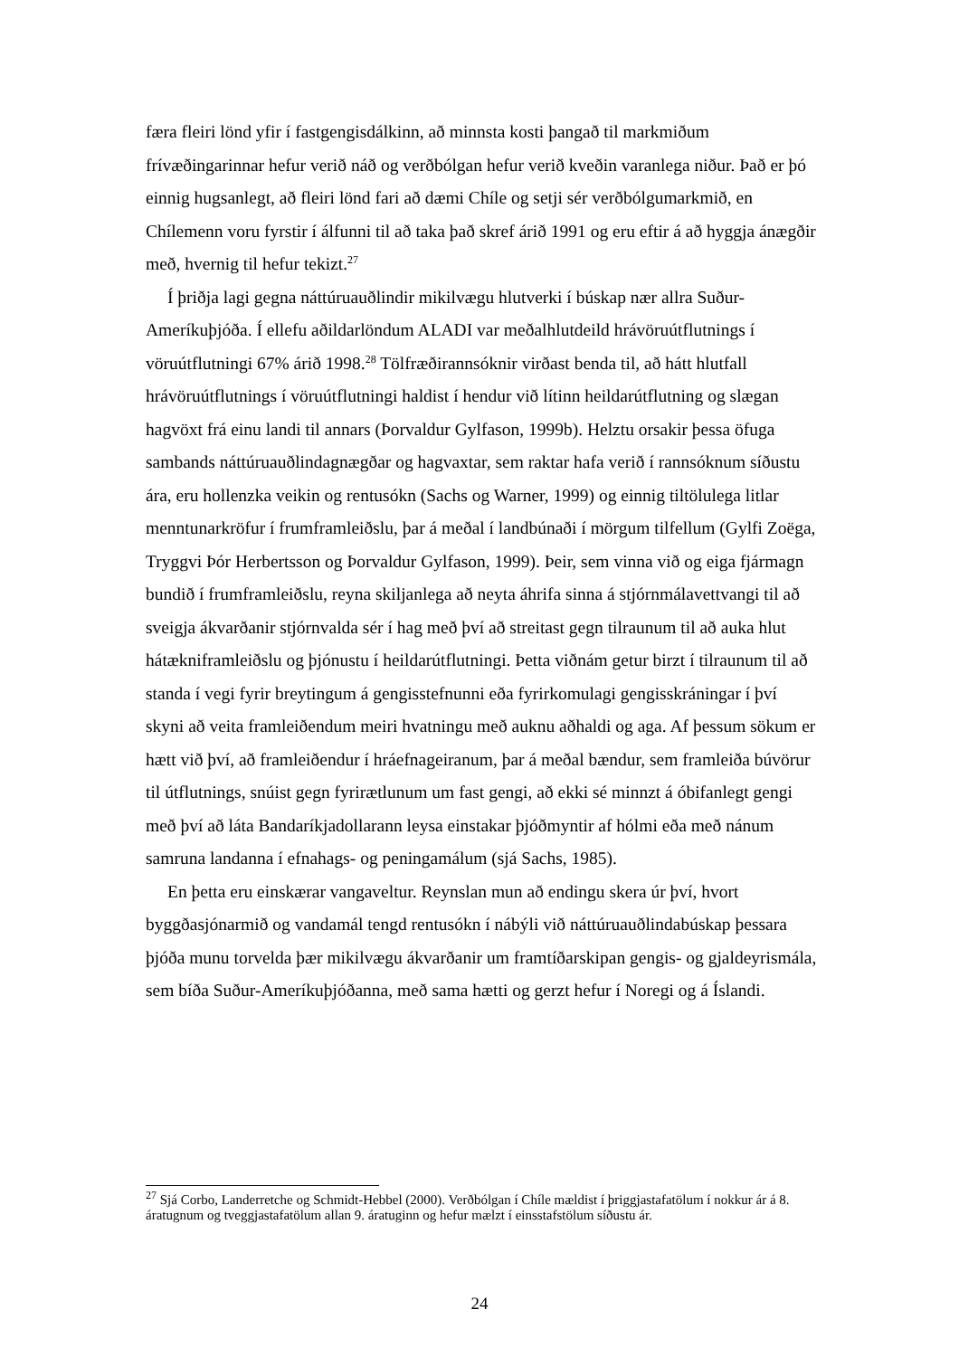færa fleiri lönd yfir í fastgengisdálkinn, að minnsta kosti þangað til markmiðum frívæðingarinnar hefur verið náð og verðbólgan hefur verið kveðin varanlega niður. Það er þó einnig hugsanlegt, að fleiri lönd fari að dæmi Chíle og setji sér verðbólgumarkmið, en Chílemenn voru fyrstir í álfunni til að taka það skref árið 1991 og eru eftir á að hyggja ánægðir með, hvernig til hefur tekizt.<sup>27</sup>
Í þriðja lagi gegna náttúruauðlindir mikilvægu hlutverki í búskap nær allra Suður-Ameríkuþjóða. Í ellefu aðildarlöndum ALADI var meðalhlutdeild hrávöruútflutnings í vöruútflutningi 67% árið 1998.<sup>28</sup> Tölfræðirannsóknir virðast benda til, að hátt hlutfall hrávöruútflutnings í vöruútflutningi haldist í hendur við lítinn heildarútflutning og slægan hagvöxt frá einu landi til annars (Þorvaldur Gylfason, 1999b). Helztu orsakir þessa öfuga sambands náttúruauðlindagnægðar og hagvaxtar, sem raktar hafa verið í rannsóknum síðustu ára, eru hollenzka veikin og rentusókn (Sachs og Warner, 1999) og einnig tiltölulega litlar menntunarkröfur í frumframleiðslu, þar á meðal í landbúnaði í mörgum tilfellum (Gylfi Zoëga, Tryggvi Þór Herbertsson og Þorvaldur Gylfason, 1999). Þeir, sem vinna við og eiga fjármagn bundið í frumframleiðslu, reyna skiljanlega að neyta áhrifa sinna á stjórnmálavettvangi til að sveigja ákvarðanir stjórnvalda sér í hag með því að streitast gegn tilraunum til að auka hlut hátækniframleiðslu og þjónustu í heildarútflutningi. Þetta viðnám getur birzt í tilraunum til að standa í vegi fyrir breytingum á gengisstefnunni eða fyrirkomulagi gengisskráningar í því skyni að veita framleiðendum meiri hvatningu með auknu aðhaldi og aga. Af þessum sökum er hætt við því, að framleiðendur í hráefnageiranum, þar á meðal bændur, sem framleiða búvörur til útflutnings, snúist gegn fyrirætlunum um fast gengi, að ekki sé minnzt á óbifanlegt gengi með því að láta Bandaríkjadollarann leysa einstakar þjóðmyntir af hólmi eða með nánum samruna landanna í efnahags- og peningamálum (sjá Sachs, 1985).
En þetta eru einskærar vangaveltur. Reynslan mun að endingu skera úr því, hvort byggðasjónarmið og vandamál tengd rentusókn í nábýli við náttúruauðlindabúskap þessara þjóða munu torvelda þær mikilvægu ákvarðanir um framtíðarskipan gengis- og gjaldeyrismála, sem bíða Suður-Ameríkuþjóðanna, með sama hætti og gerzt hefur í Noregi og á Íslandi.
<sup>27</sup> Sjá Corbo, Landerretche og Schmidt-Hebbel (2000). Verðbólgan í Chíle mældist í þriggjastafatölum í nokkur ár á 8. áratugnum og tveggjastafatölum allan 9. áratuginn og hefur mælzt í einsstafstölum síðustu ár.
24